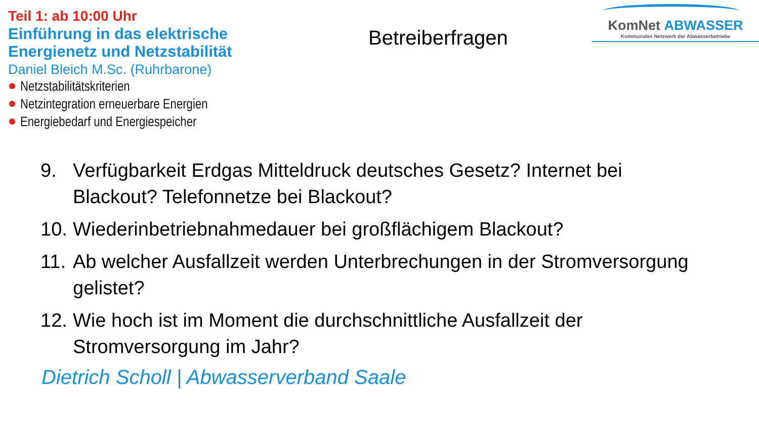Teil 1: ab 10:00 Uhr
Einführung in das elektrische Energienetz und Netzstabilität
Daniel Bleich M.Sc. (Ruhrbarone)
Netzstabilitätskriterien
Netzintegration erneuerbare Energien
Energiebedarf und Energiespeicher
Betreiberfragen
KomNet ABWASSER
Kommunales Netzwerk der Abwasserbetriebe
9. Verfügbarkeit Erdgas Mitteldruck deutsches Gesetz? Internet bei Blackout? Telefonnetze bei Blackout?
10. Wiederinbetriebnahmedauer bei großflächigem Blackout?
11. Ab welcher Ausfallzeit werden Unterbrechungen in der Stromversorgung gelistet?
12. Wie hoch ist im Moment die durchschnittliche Ausfallzeit der Stromversorgung im Jahr?
Dietrich Scholl | Abwasserverband Saale